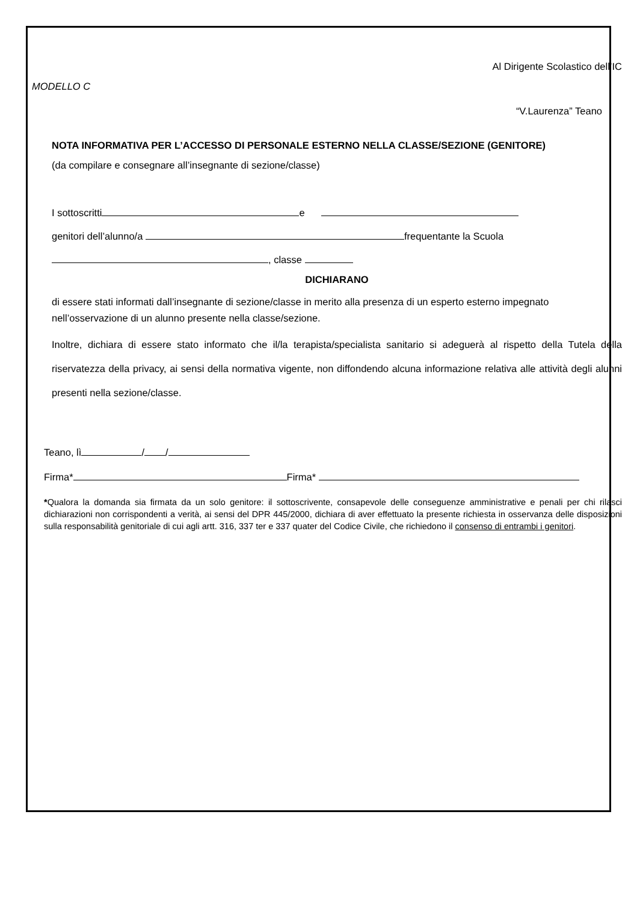Al Dirigente Scolastico dell’IC
MODELLO C
“V.Laurenza” Teano
NOTA INFORMATIVA PER L’ACCESSO DI PERSONALE ESTERNO NELLA CLASSE/SEZIONE (GENITORE)
(da compilare e consegnare all’insegnante di sezione/classe)
I sottoscritti e
genitori dell’alunno/a frequentante la Scuola
, classe
DICHIARANO
di essere stati informati dall’insegnante di sezione/classe in merito alla presenza di un esperto esterno impegnato nell’osservazione di un alunno presente nella classe/sezione.
Inoltre, dichiara di essere stato informato che il/la terapista/specialista sanitario si adeguerà al rispetto della Tutela della riservatezza della privacy, ai sensi della normativa vigente, non diffondendo alcuna informazione relativa alle attività degli alunni presenti nella sezione/classe.
Teano, lì / /
Firma* Firma*
*Qualora la domanda sia firmata da un solo genitore: il sottoscrivente, consapevole delle conseguenze amministrative e penali per chi rilasci dichiarazioni non corrispondenti a verità, ai sensi del DPR 445/2000, dichiara di aver effettuato la presente richiesta in osservanza delle disposizioni sulla responsabilità genitoriale di cui agli artt. 316, 337 ter e 337 quater del Codice Civile, che richiedono il consenso di entrambi i genitori.